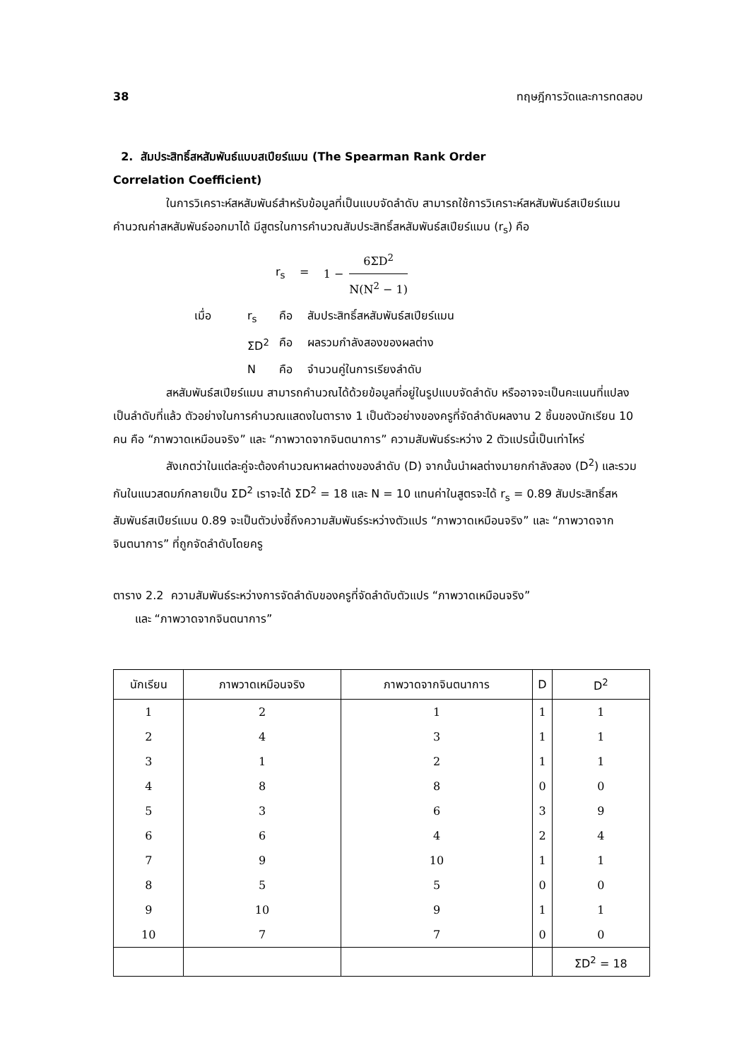38 ทฤษฎีการวัดและการทดสอบ
2. สัมประสิทธิ์สหสัมพันธ์แบบสเปียร์แมน (The Spearman Rank Order
Correlation Coefficient)
ในการวิเคราะห์สหสัมพันธ์สำหรับข้อมูลที่เป็นแบบจัดลำดับ สามารถใช้การวิเคราะห์สหสัมพันธ์สเปียร์แมนคำนวณค่าสหสัมพันธ์ออกมาได้ มีสูตรในการคำนวณสัมประสิทธิ์สหสัมพันธ์สเปียร์แมน (r<sub>s</sub>) คือ
r<sub>s</sub> = 1 − 6ΣD<sup>2</sup> N(N<sup>2</sup> − 1)
เมื่อ r<sub>s</sub> คือ สัมประสิทธิ์สหสัมพันธ์สเปียร์แมน
ΣD<sup>2</sup> คือ ผลรวมกำลังสองของผลต่าง
Nคือ จำนวนคู่ในการเรียงลำดับ
สหสัมพันธ์สเปียร์แมน สามารถคำนวณได้ด้วยข้อมูลที่อยู่ในรูปแบบจัดลำดับ หรืออาจจะเป็นคะแนนที่แปลงเป็นลำดับที่แล้ว ตัวอย่างในการคำนวณแสดงในตาราง 1 เป็นตัวอย่างของครูที่จัดลำดับผลงาน 2 ชิ้นของนักเรียน 10 คน คือ “ภาพวาดเหมือนจริง” และ “ภาพวาดจากจินตนาการ” ความสัมพันธ์ระหว่าง 2 ตัวแปรนี้เป็นเท่าไหร่
สังเกตว่าในแต่ละคู่จะต้องคำนวณหาผลต่างของลำดับ (D) จากนั้นนำผลต่างมายกกำลังสอง (D<sup>2</sup>) และรวมกันในแนวสดมภ์กลายเป็น ΣD<sup>2</sup> เราจะได้ ΣD<sup>2</sup> = 18 และ N = 10 แทนค่าในสูตรจะได้ r<sub>s</sub> = 0.89 สัมประสิทธิ์สหสัมพันธ์สเปียร์แมน 0.89 จะเป็นตัวบ่งชี้ถึงความสัมพันธ์ระหว่างตัวแปร “ภาพวาดเหมือนจริง” และ “ภาพวาดจากจินตนาการ” ที่ถูกจัดลำดับโดยครู
ตาราง 2.2 ความสัมพันธ์ระหว่างการจัดลำดับของครูที่จัดลำดับตัวแปร “ภาพวาดเหมือนจริง”
และ “ภาพวาดจากจินตนาการ”
| นักเรียน | ภาพวาดเหมือนจริง | ภาพวาดจากจินตนาการ | D | D<sup>2</sup> |
| --- | --- | --- | --- | --- |
| 1 | 2 | 1 | 1 | 1 |
| 2 | 4 | 3 | 1 | 1 |
| 3 | 1 | 2 | 1 | 1 |
| 4 | 8 | 8 | 0 | 0 |
| 5 | 3 | 6 | 3 | 9 |
| 6 | 6 | 4 | 2 | 4 |
| 7 | 9 | 10 | 1 | 1 |
| 8 | 5 | 5 | 0 | 0 |
| 9 | 10 | 9 | 1 | 1 |
| 10 | 7 | 7 | 0 | 0 |
| | | | | ΣD<sup>2</sup> = 18 |